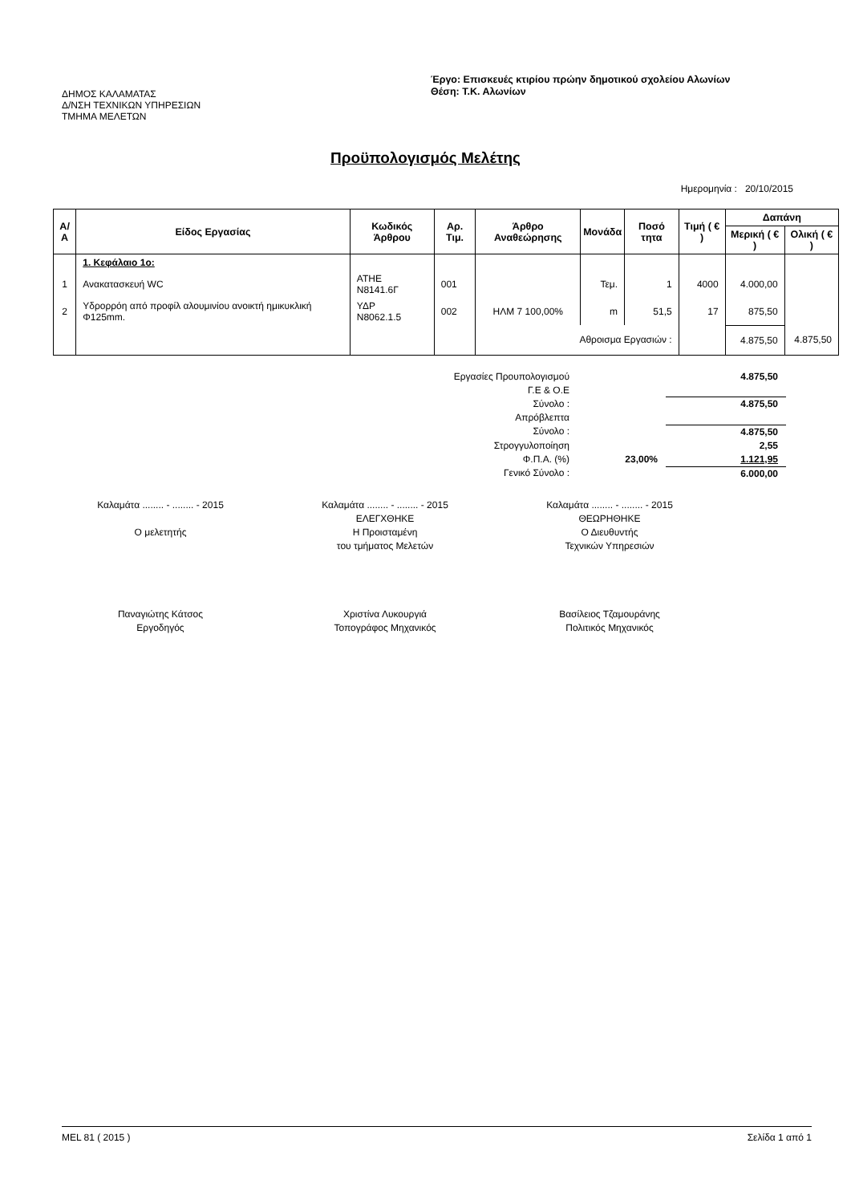ΔΗΜΟΣ ΚΑΛΑΜΑΤΑΣ
Δ/ΝΣΗ ΤΕΧΝΙΚΩΝ ΥΠΗΡΕΣΙΩΝ
ΤΜΗΜΑ ΜΕΛΕΤΩΝ
Έργο: Επισκευές κτιρίου πρώην δημοτικού σχολείου Αλωνίων
Θέση: Τ.Κ. Αλωνίων
Προϋπολογισμός Μελέτης
Ημερομηνία : 20/10/2015
| Α/Α | Είδος Εργασίας | Κωδικός Άρθρου | Αρ. Τιμ. | Άρθρο Αναθεώρησης | Μονάδα | Ποσό τητα | Τιμή ( € ) | Δαπάνη | |
| --- | --- | --- | --- | --- | --- | --- | --- | --- | --- |
| | | | | | | | | Μερική ( € ) | Ολική ( € ) |
| | 1. Κεφάλαιο 1ο: | | | | | | | | |
| 1 | Ανακατασκευή WC | ΑΤΗΕ Ν8141.6Γ | 001 | | Τεμ. | 1 | 4000 | 4.000,00 | |
| 2 | Υδρορρόη από προφίλ αλουμινίου ανοικτή ημικυκλική Φ125mm. | ΥΔΡ Ν8062.1.5 | 002 | ΗΛΜ 7 100,00% | m | 51,5 | 17 | 875,50 | |
| | | | | Αθροισμα Εργασιών : | | | | 4.875,50 | 4.875,50 |
| Εργασίες Προυπολογισμού | | 4.875,50 |
| Γ.Ε & Ο.Ε | | |
| Σύνολο : | | 4.875,50 |
| Απρόβλεπτα | | |
| Σύνολο : | | 4.875,50 |
| Στρογγυλοποίηση | | 2,55 |
| Φ.Π.Α. (%) | 23,00% | 1.121,95 |
| Γενικό Σύνολο : | | 6.000,00 |
Καλαμάτα ........ - ........ - 2015
Ο μελετητής
Παναγιώτης Κάτσος
Εργοδηγός
Καλαμάτα ........ - ........ - 2015
ΕΛΕΓΧΘΗΚΕ
Η Προισταμένη
του τμήματος Μελετών
Χριστίνα Λυκουργιά
Τοπογράφος Μηχανικός
Καλαμάτα ........ - ........ - 2015
ΘΕΩΡΗΘΗΚΕ
Ο Διευθυντής
Τεχνικών Υπηρεσιών
Βασίλειος Τζαμουράνης
Πολιτικός Μηχανικός
MEL 81 ( 2015 ) Σελίδα 1 από 1